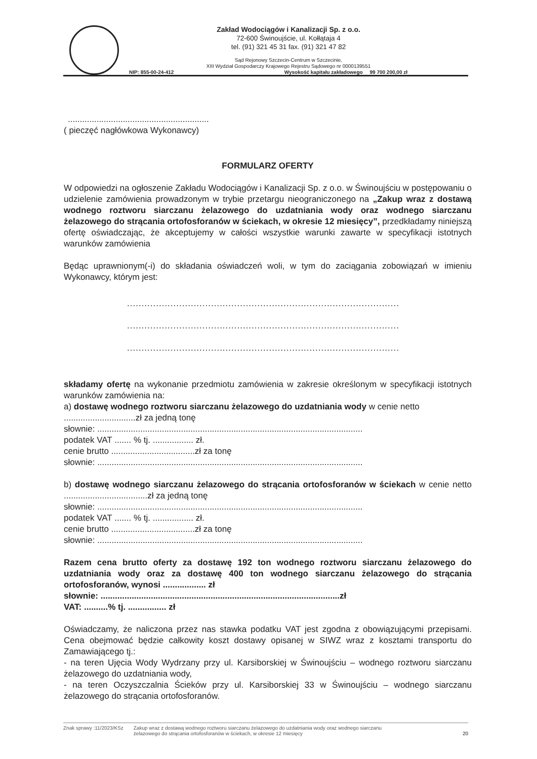Zakład Wodociągów i Kanalizacji Sp. z o.o.
72-600 Świnoujście, ul. Kołłątaja 4
tel. (91) 321 45 31 fax. (91) 321 47 82
Sąd Rejonowy Szczecin-Centrum w Szczecinie,
XIII Wydział Gospodarczy Krajowego Rejestru Sądowego nr 0000139551
NIP: 855-00-24-412 Wysokość kapitału zakładowego 99 700 200,00 zł
...........................................................
( pieczęć nagłówkowa Wykonawcy)
FORMULARZ OFERTY
W odpowiedzi na ogłoszenie Zakładu Wodociągów i Kanalizacji Sp. z o.o. w Świnoujściu w postępowaniu o udzielenie zamówienia prowadzonym w trybie przetargu nieograniczonego na „Zakup wraz z dostawą wodnego roztworu siarczanu żelazowego do uzdatniania wody oraz wodnego siarczanu żelazowego do strącania ortofosforanów w ściekach, w okresie 12 miesięcy”, przedkładamy niniejszą ofertę oświadczając, że akceptujemy w całości wszystkie warunki zawarte w specyfikacji istotnych warunków zamówienia
Będąc uprawnionym(-i) do składania oświadczeń woli, w tym do zaciągania zobowiązań w imieniu Wykonawcy, którym jest:
..............................................................................................
..............................................................................................
..............................................................................................
składamy ofertę na wykonanie przedmiotu zamówienia w zakresie określonym w specyfikacji istotnych warunków zamówienia na:
a) dostawę wodnego roztworu siarczanu żelazowego do uzdatniania wody w cenie netto
..............................zł za jedną tonę
słownie: ...............................................................................................................
podatek VAT ....... % tj. ................. zł.
cenie brutto ...................................zł za tonę
słownie: ...............................................................................................................
b) dostawę wodnego siarczanu żelazowego do strącania ortofosforanów w ściekach w cenie netto ...................................zł za jedną tonę
słownie: ...............................................................................................................
podatek VAT ....... % tj. ................. zł.
cenie brutto ...................................zł za tonę
słownie: ...............................................................................................................
Razem cena brutto oferty za dostawę 192 ton wodnego roztworu siarczanu żelazowego do uzdatniania wody oraz za dostawę 400 ton wodnego siarczanu żelazowego do strącania ortofosforanów, wynosi .................. zł
słownie: ....................................................................................................zł
VAT: ..........% tj. ................ zł
Oświadczamy, że naliczona przez nas stawka podatku VAT jest zgodna z obowiązującymi przepisami. Cena obejmować będzie całkowity koszt dostawy opisanej w SIWZ wraz z kosztami transportu do Zamawiającego tj.:
- na teren Ujęcia Wody Wydrzany przy ul. Karsiborskiej w Świnoujściu – wodnego roztworu siarczanu żelazowego do uzdatniania wody,
- na teren Oczyszczalnia Ścieków przy ul. Karsiborskiej 33 w Świnoujściu – wodnego siarczanu żelazowego do strącania ortofosforanów.
Znak sprawy :11/2023/KSz Zakup wraz z dostawą wodnego roztworu siarczanu żelazowego do uzdatniania wody oraz wodnego siarczanu
żelazowego do strącania ortofosforanów w ściekach, w okresie 12 miesięcy 20